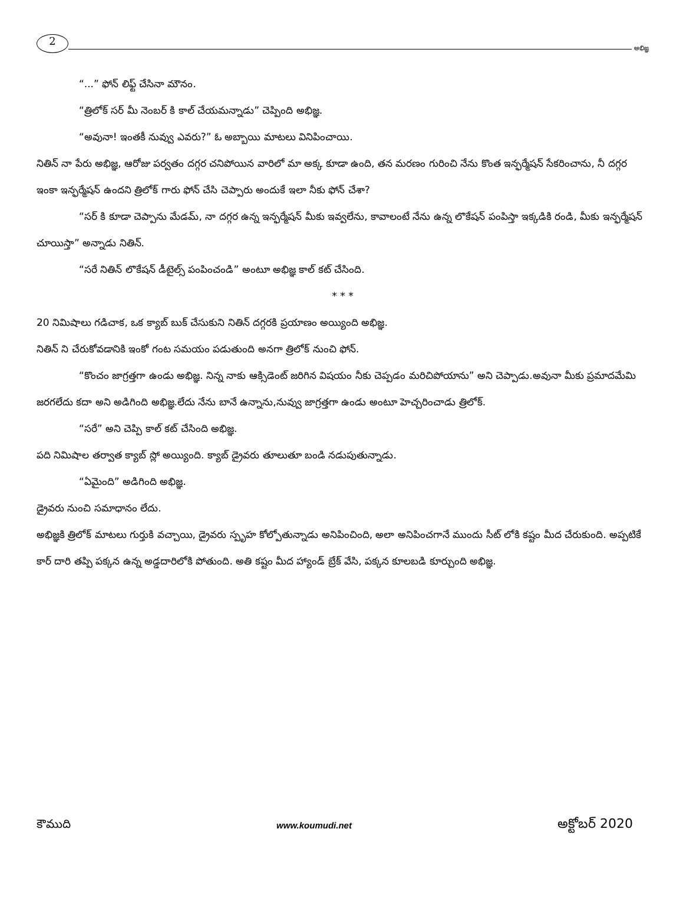2
అభిజ్ఞ
“...” ఫోన్ లిఫ్ట్ చేసినా మౌనం.
“త్రిలోక్ సర్ మీ నెంబర్ కి కాల్ చేయమన్నాడు” చెప్పింది అభిజ్ఞ.
“అవునా! ఇంతకీ నువ్వు ఎవరు?” ఓ అబ్బాయి మాటలు వినిపించాయి.
నితిన్ నా పేరు అభిజ్ఞ, ఆరోజు పర్వతం దగ్గర చనిపోయిన వారిలో మా అక్క కూడా ఉంది, తన మరణం గురించి నేను కొంత ఇన్ఫర్మేషన్ సేకరించాను, నీ దగ్గర ఇంకా ఇన్ఫర్మేషన్ ఉందని త్రిలోక్ గారు ఫోన్ చేసి చెప్పారు అందుకే ఇలా నీకు ఫోన్ చేశా?
“సర్ కి కూడా చెప్పాను మేడమ్, నా దగ్గర ఉన్న ఇన్ఫర్మేషన్ మీకు ఇవ్వలేను, కావాలంటే నేను ఉన్న లొకేషన్ పంపిస్తా ఇక్కడికి రండి, మీకు ఇన్ఫర్మేషన్ చూయిస్తా” అన్నాడు నితిన్.
“సరే నితిన్ లొకేషన్ డీటైల్స్ పంపించండి” అంటూ అభిజ్ఞ కాల్ కట్ చేసింది.
* * *
20 నిమిషాలు గడిచాక, ఒక క్యాబ్ బుక్ చేసుకుని నితిన్ దగ్గరకి ప్రయాణం అయ్యింది అభిజ్ఞ.
నితిన్ ని చేరుకోవడానికి ఇంకో గంట సమయం పడుతుంది అనగా త్రిలోక్ నుంచి ఫోన్.
“కొంచం జాగ్రత్తగా ఉండు అభిజ్ఞ. నిన్న నాకు ఆక్సిడెంట్ జరిగిన విషయం నీకు చెప్పడం మరిచిపోయాను” అని చెప్పాడు.అవునా మీకు ప్రమాదమేమి జరగలేదు కదా అని అడిగింది అభిజ్ఞ.లేదు నేను బానే ఉన్నాను,నువ్వు జాగ్రత్తగా ఉండు అంటూ హెచ్చరించాడు త్రిలోక్.
“సరే” అని చెప్పి కాల్ కట్ చేసింది అభిజ్ఞ.
పది నిమిషాల తర్వాత క్యాబ్ స్లో అయ్యింది. క్యాబ్ డ్రైవరు తూలుతూ బండి నడుపుతున్నాడు.
“ఏమైంది” అడిగింది అభిజ్ఞ.
డ్రైవరు నుంచి సమాధానం లేదు.
అభిజ్ఞకి త్రిలోక్ మాటలు గుర్తుకి వచ్చాయి, డ్రైవరు స్పృహ కోల్పోతున్నాడు అనిపించింది, అలా అనిపించగానే ముందు సీట్ లోకి కష్టం మీద చేరుకుంది. అప్పటికే కార్ దారి తప్పి పక్కన ఉన్న అడ్డదారిలోకి పోతుంది. అతి కష్టం మీద హ్యాండ్ బ్రేక్ వేసి, పక్కన కూలబడి కూర్చుంది అభిజ్ఞ.
కౌముది www.koumudi.net అక్టోబర్ 2020